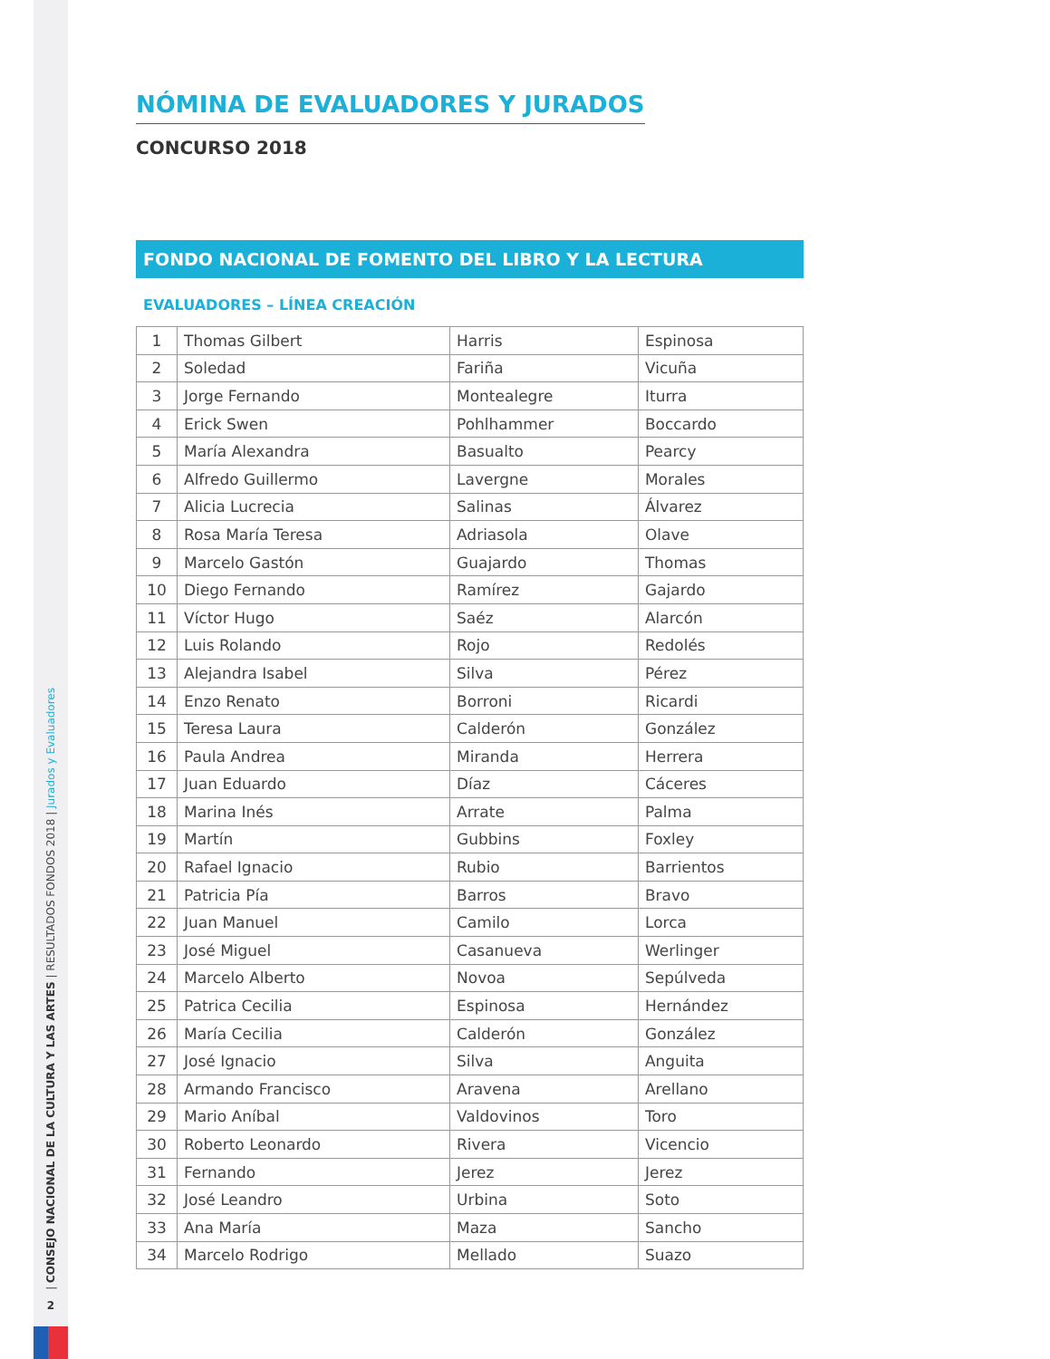| CONSEJO NACIONAL DE LA CULTURA Y LAS ARTES | RESULTADOS FONDOS 2018 | Jurados y Evaluadores
2
NÓMINA DE EVALUADORES Y JURADOS
CONCURSO 2018
FONDO NACIONAL DE FOMENTO DEL LIBRO Y LA LECTURA
EVALUADORES – LÍNEA CREACIÓN
| 1 | Thomas Gilbert | Harris | Espinosa |
| 2 | Soledad | Fariña | Vicuña |
| 3 | Jorge Fernando | Montealegre | Iturra |
| 4 | Erick Swen | Pohlhammer | Boccardo |
| 5 | María Alexandra | Basualto | Pearcy |
| 6 | Alfredo Guillermo | Lavergne | Morales |
| 7 | Alicia Lucrecia | Salinas | Álvarez |
| 8 | Rosa María Teresa | Adriasola | Olave |
| 9 | Marcelo Gastón | Guajardo | Thomas |
| 10 | Diego Fernando | Ramírez | Gajardo |
| 11 | Víctor Hugo | Saéz | Alarcón |
| 12 | Luis Rolando | Rojo | Redolés |
| 13 | Alejandra Isabel | Silva | Pérez |
| 14 | Enzo Renato | Borroni | Ricardi |
| 15 | Teresa Laura | Calderón | González |
| 16 | Paula Andrea | Miranda | Herrera |
| 17 | Juan Eduardo | Díaz | Cáceres |
| 18 | Marina Inés | Arrate | Palma |
| 19 | Martín | Gubbins | Foxley |
| 20 | Rafael Ignacio | Rubio | Barrientos |
| 21 | Patricia Pía | Barros | Bravo |
| 22 | Juan Manuel | Camilo | Lorca |
| 23 | José Miguel | Casanueva | Werlinger |
| 24 | Marcelo Alberto | Novoa | Sepúlveda |
| 25 | Patrica Cecilia | Espinosa | Hernández |
| 26 | María Cecilia | Calderón | González |
| 27 | José Ignacio | Silva | Anguita |
| 28 | Armando Francisco | Aravena | Arellano |
| 29 | Mario Aníbal | Valdovinos | Toro |
| 30 | Roberto Leonardo | Rivera | Vicencio |
| 31 | Fernando | Jerez | Jerez |
| 32 | José Leandro | Urbina | Soto |
| 33 | Ana María | Maza | Sancho |
| 34 | Marcelo Rodrigo | Mellado | Suazo |